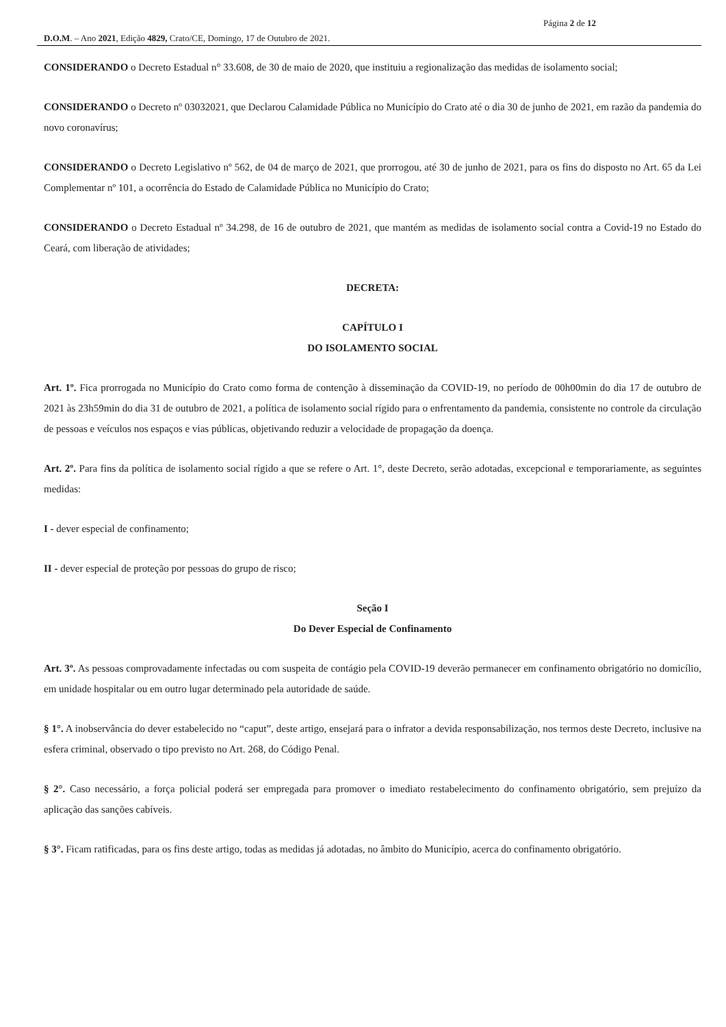Página 2 de 12
D.O.M. – Ano 2021, Edição 4829, Crato/CE, Domingo, 17 de Outubro de 2021.
CONSIDERANDO o Decreto Estadual n° 33.608, de 30 de maio de 2020, que instituiu a regionalização das medidas de isolamento social;
CONSIDERANDO o Decreto nº 03032021, que Declarou Calamidade Pública no Município do Crato até o dia 30 de junho de 2021, em razão da pandemia do novo coronavírus;
CONSIDERANDO o Decreto Legislativo nº 562, de 04 de março de 2021, que prorrogou, até 30 de junho de 2021, para os fins do disposto no Art. 65 da Lei Complementar nº 101, a ocorrência do Estado de Calamidade Pública no Município do Crato;
CONSIDERANDO o Decreto Estadual nº 34.298, de 16 de outubro de 2021, que mantém as medidas de isolamento social contra a Covid-19 no Estado do Ceará, com liberação de atividades;
DECRETA:
CAPÍTULO I
DO ISOLAMENTO SOCIAL
Art. 1º. Fica prorrogada no Município do Crato como forma de contenção à disseminação da COVID-19, no período de 00h00min do dia 17 de outubro de 2021 às 23h59min do dia 31 de outubro de 2021, a política de isolamento social rígido para o enfrentamento da pandemia, consistente no controle da circulação de pessoas e veículos nos espaços e vias públicas, objetivando reduzir a velocidade de propagação da doença.
Art. 2º. Para fins da política de isolamento social rígido a que se refere o Art. 1°, deste Decreto, serão adotadas, excepcional e temporariamente, as seguintes medidas:
I - dever especial de confinamento;
II - dever especial de proteção por pessoas do grupo de risco;
Seção I
Do Dever Especial de Confinamento
Art. 3º. As pessoas comprovadamente infectadas ou com suspeita de contágio pela COVID-19 deverão permanecer em confinamento obrigatório no domicílio, em unidade hospitalar ou em outro lugar determinado pela autoridade de saúde.
§ 1°. A inobservância do dever estabelecido no “caput”, deste artigo, ensejará para o infrator a devida responsabilização, nos termos deste Decreto, inclusive na esfera criminal, observado o tipo previsto no Art. 268, do Código Penal.
§ 2°. Caso necessário, a força policial poderá ser empregada para promover o imediato restabelecimento do confinamento obrigatório, sem prejuízo da aplicação das sanções cabíveis.
§ 3°. Ficam ratificadas, para os fins deste artigo, todas as medidas já adotadas, no âmbito do Município, acerca do confinamento obrigatório.